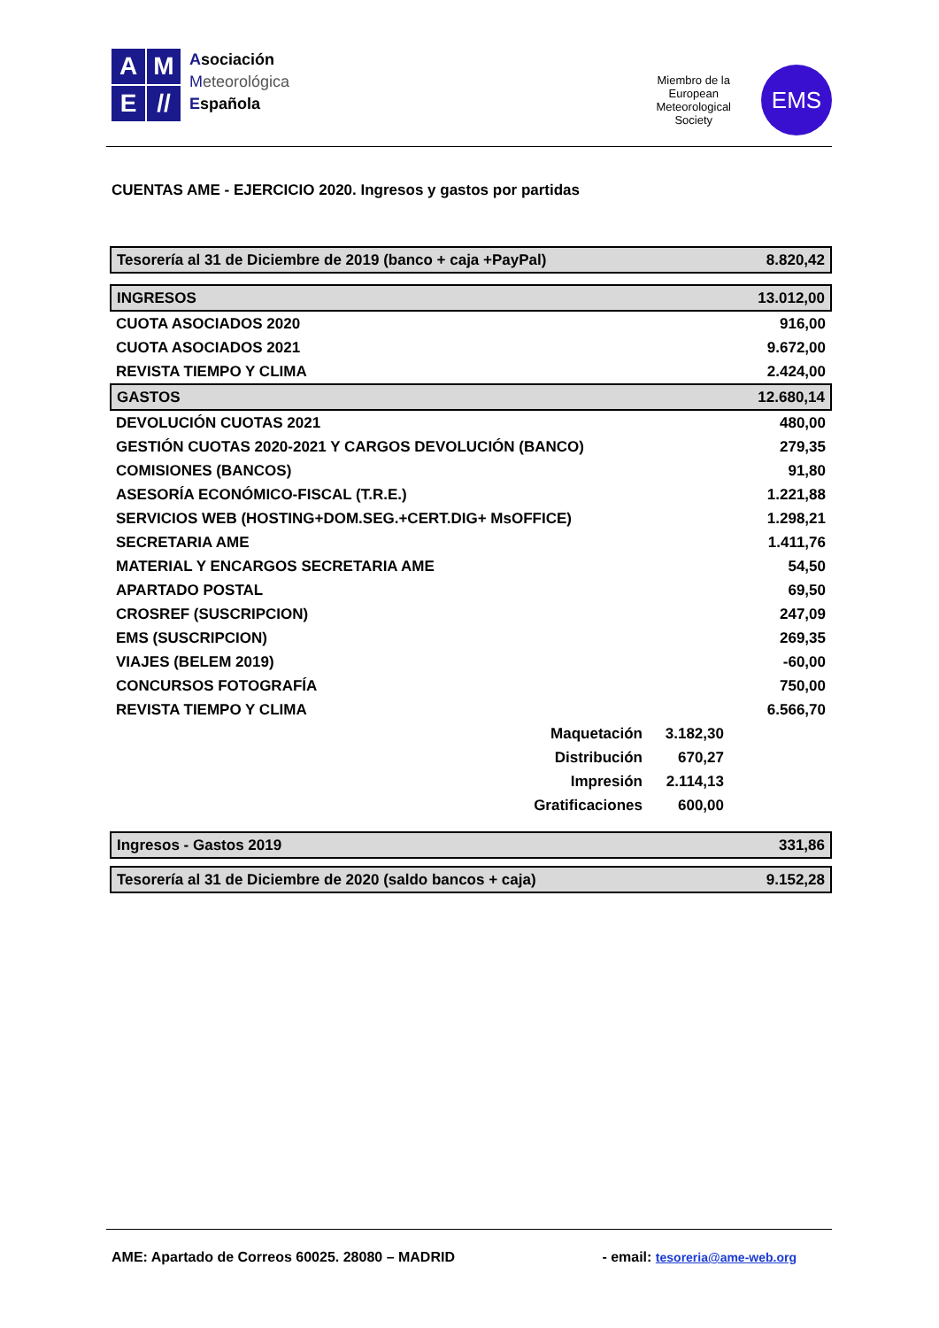A
M
E
//
Asociación
Meteorológica
Española
Miembro de la
European
Meteorological
Society
EMS
CUENTAS AME - EJERCICIO 2020. Ingresos y gastos por partidas
| Tesorería al 31 de Diciembre de 2019 (banco + caja +PayPal) | | | 8.820,42 |
| INGRESOS | | | 13.012,00 |
| CUOTA ASOCIADOS 2020 | | | 916,00 |
| CUOTA ASOCIADOS 2021 | | | 9.672,00 |
| REVISTA TIEMPO Y CLIMA | | | 2.424,00 |
| GASTOS | | | 12.680,14 |
| DEVOLUCIÓN CUOTAS 2021 | | | 480,00 |
| GESTIÓN CUOTAS 2020-2021 Y CARGOS DEVOLUCIÓN (BANCO) | | | 279,35 |
| COMISIONES (BANCOS) | | | 91,80 |
| ASESORÍA ECONÓMICO-FISCAL (T.R.E.) | | | 1.221,88 |
| SERVICIOS WEB (HOSTING+DOM.SEG.+CERT.DIG+ MsOFFICE) | | | 1.298,21 |
| SECRETARIA AME | | | 1.411,76 |
| MATERIAL Y ENCARGOS SECRETARIA AME | | | 54,50 |
| APARTADO POSTAL | | | 69,50 |
| CROSREF (SUSCRIPCION) | | | 247,09 |
| EMS (SUSCRIPCION) | | | 269,35 |
| VIAJES (BELEM 2019) | | | -60,00 |
| CONCURSOS FOTOGRAFÍA | | | 750,00 |
| REVISTA TIEMPO Y CLIMA | | | 6.566,70 |
| | Maquetación | 3.182,30 | |
| | Distribución | 670,27 | |
| | Impresión | 2.114,13 | |
| | Gratificaciones | 600,00 | |
| Ingresos - Gastos 2019 | | | 331,86 |
| Tesorería al 31 de Diciembre de 2020 (saldo bancos + caja) | | | 9.152,28 |
AME: Apartado de Correos 60025. 28080 – MADRID - email: tesoreria@ame-web.org